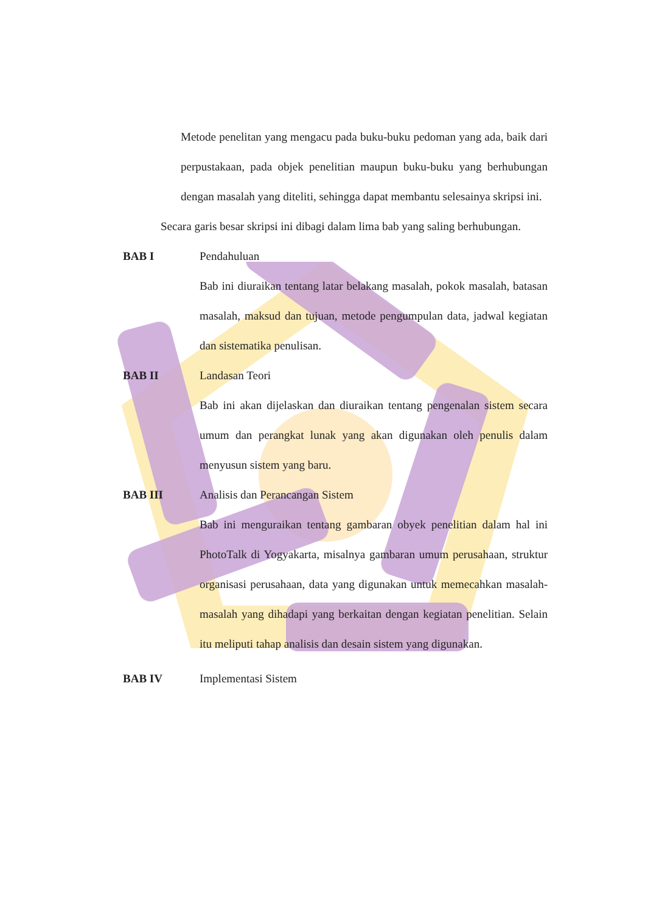Metode penelitan yang mengacu pada buku-buku pedoman yang ada, baik dari perpustakaan, pada objek penelitian maupun buku-buku yang berhubungan dengan masalah yang diteliti, sehingga dapat membantu selesainya skripsi ini.
Secara garis besar skripsi ini dibagi dalam lima bab yang saling berhubungan.
BAB I Pendahuluan
Bab ini diuraikan tentang latar belakang masalah, pokok masalah, batasan masalah, maksud dan tujuan, metode pengumpulan data, jadwal kegiatan dan sistematika penulisan.
BAB II Landasan Teori
Bab ini akan dijelaskan dan diuraikan tentang pengenalan sistem secara umum dan perangkat lunak yang akan digunakan oleh penulis dalam menyusun sistem yang baru.
BAB III Analisis dan Perancangan Sistem
Bab ini menguraikan tentang gambaran obyek penelitian dalam hal ini PhotoTalk di Yogyakarta, misalnya gambaran umum perusahaan, struktur organisasi perusahaan, data yang digunakan untuk memecahkan masalah-masalah yang dihadapi yang berkaitan dengan kegiatan penelitian. Selain itu meliputi tahap analisis dan desain sistem yang digunakan.
BAB IV Implementasi Sistem